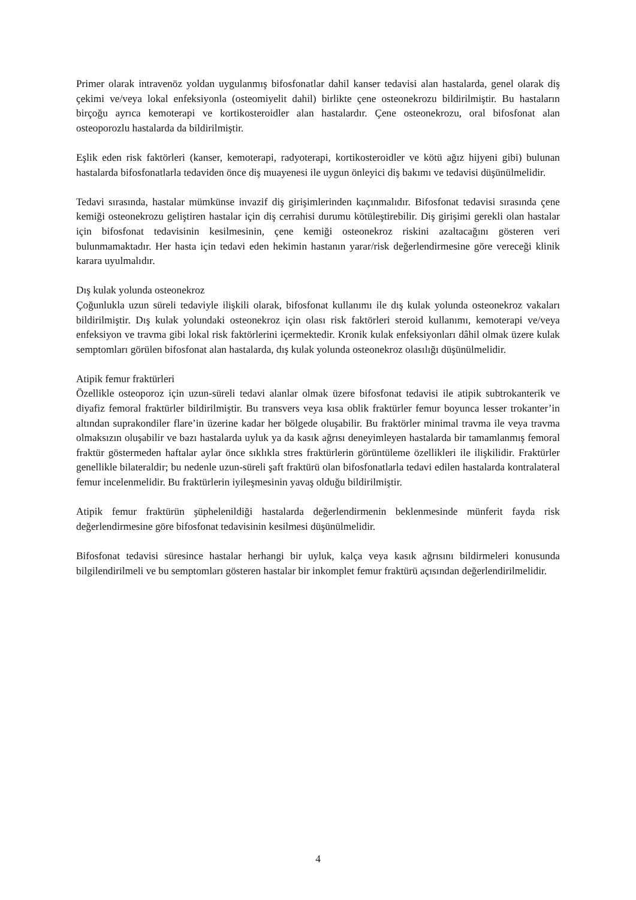Primer olarak intravenöz yoldan uygulanmış bifosfonatlar dahil kanser tedavisi alan hastalarda, genel olarak diş çekimi ve/veya lokal enfeksiyonla (osteomiyelit dahil) birlikte çene osteonekrozu bildirilmiştir. Bu hastaların birçoğu ayrıca kemoterapi ve kortikosteroidler alan hastalardır. Çene osteonekrozu, oral bifosfonat alan osteoporozlu hastalarda da bildirilmiştir.
Eşlik eden risk faktörleri (kanser, kemoterapi, radyoterapi, kortikosteroidler ve kötü ağız hijyeni gibi) bulunan hastalarda bifosfonatlarla tedaviden önce diş muayenesi ile uygun önleyici diş bakımı ve tedavisi düşünülmelidir.
Tedavi sırasında, hastalar mümkünse invazif diş girişimlerinden kaçınmalıdır. Bifosfonat tedavisi sırasında çene kemiği osteonekrozu geliştiren hastalar için diş cerrahisi durumu kötüleştirebilir. Diş girişimi gerekli olan hastalar için bifosfonat tedavisinin kesilmesinin, çene kemiği osteonekroz riskini azaltacağını gösteren veri bulunmamaktadır. Her hasta için tedavi eden hekimin hastanın yarar/risk değerlendirmesine göre vereceği klinik karara uyulmalıdır.
Dış kulak yolunda osteonekroz
Çoğunlukla uzun süreli tedaviyle ilişkili olarak, bifosfonat kullanımı ile dış kulak yolunda osteonekroz vakaları bildirilmiştir. Dış kulak yolundaki osteonekroz için olası risk faktörleri steroid kullanımı, kemoterapi ve/veya enfeksiyon ve travma gibi lokal risk faktörlerini içermektedir. Kronik kulak enfeksiyonları dâhil olmak üzere kulak semptomları görülen bifosfonat alan hastalarda, dış kulak yolunda osteonekroz olasılığı düşünülmelidir.
Atipik femur fraktürleri
Özellikle osteoporoz için uzun-süreli tedavi alanlar olmak üzere bifosfonat tedavisi ile atipik subtrokanterik ve diyafiz femoral fraktürler bildirilmiştir. Bu transvers veya kısa oblik fraktürler femur boyunca lesser trokanter’in altından suprakondiler flare’in üzerine kadar her bölgede oluşabilir. Bu fraktörler minimal travma ile veya travma olmaksızın oluşabilir ve bazı hastalarda uyluk ya da kasık ağrısı deneyimleyen hastalarda bir tamamlanmış femoral fraktür göstermeden haftalar aylar önce sıklıkla stres fraktürlerin görüntüleme özellikleri ile ilişkilidir. Fraktürler genellikle bilateraldir; bu nedenle uzun-süreli şaft fraktürü olan bifosfonatlarla tedavi edilen hastalarda kontralateral femur incelenmelidir. Bu fraktürlerin iyileşmesinin yavaş olduğu bildirilmiştir.
Atipik femur fraktürün şüphelenildiği hastalarda değerlendirmenin beklenmesinde münferit fayda risk değerlendirmesine göre bifosfonat tedavisinin kesilmesi düşünülmelidir.
Bifosfonat tedavisi süresince hastalar herhangi bir uyluk, kalça veya kasık ağrısını bildirmeleri konusunda bilgilendirilmeli ve bu semptomları gösteren hastalar bir inkomplet femur fraktürü açısından değerlendirilmelidir.
4